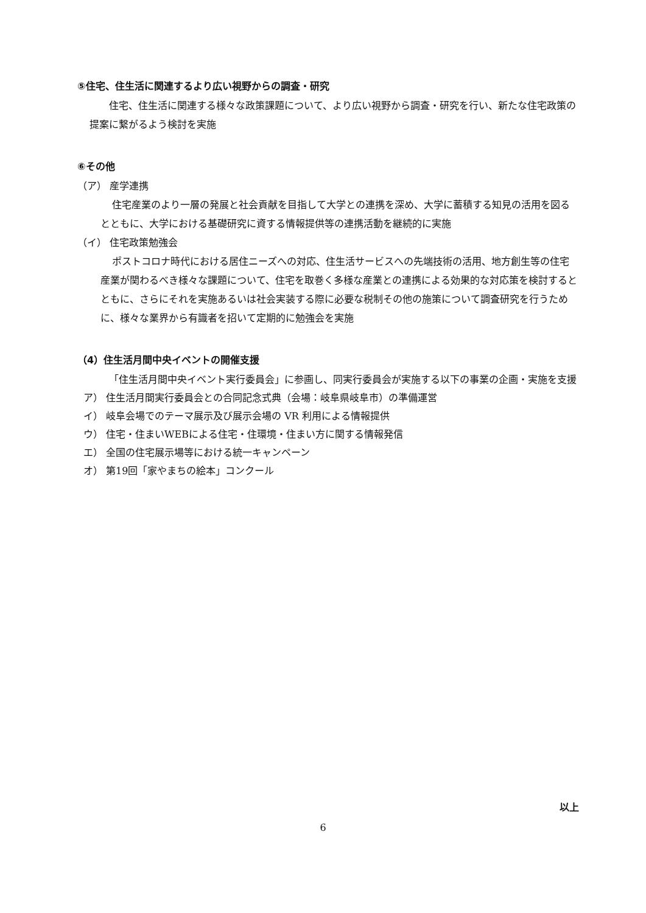⑤住宅、住生活に関連するより広い視野からの調査・研究
住宅、住生活に関連する様々な政策課題について、より広い視野から調査・研究を行い、新たな住宅政策の提案に繋がるよう検討を実施
⑥その他
（ア） 産学連携
住宅産業のより一層の発展と社会貢献を目指して大学との連携を深め、大学に蓄積する知見の活用を図るとともに、大学における基礎研究に資する情報提供等の連携活動を継続的に実施
（イ） 住宅政策勉強会
ポストコロナ時代における居住ニーズへの対応、住生活サービスへの先端技術の活用、地方創生等の住宅産業が関わるべき様々な課題について、住宅を取巻く多様な産業との連携による効果的な対応策を検討するとともに、さらにそれを実施あるいは社会実装する際に必要な税制その他の施策について調査研究を行うために、様々な業界から有識者を招いて定期的に勉強会を実施
（4）住生活月間中央イベントの開催支援
「住生活月間中央イベント実行委員会」に参画し、同実行委員会が実施する以下の事業の企画・実施を支援
ア） 住生活月間実行委員会との合同記念式典（会場：岐阜県岐阜市）の準備運営
イ） 岐阜会場でのテーマ展示及び展示会場の VR 利用による情報提供
ウ） 住宅・住まいWEBによる住宅・住環境・住まい方に関する情報発信
エ） 全国の住宅展示場等における統一キャンペーン
オ） 第19回「家やまちの絵本」コンクール
以上
6